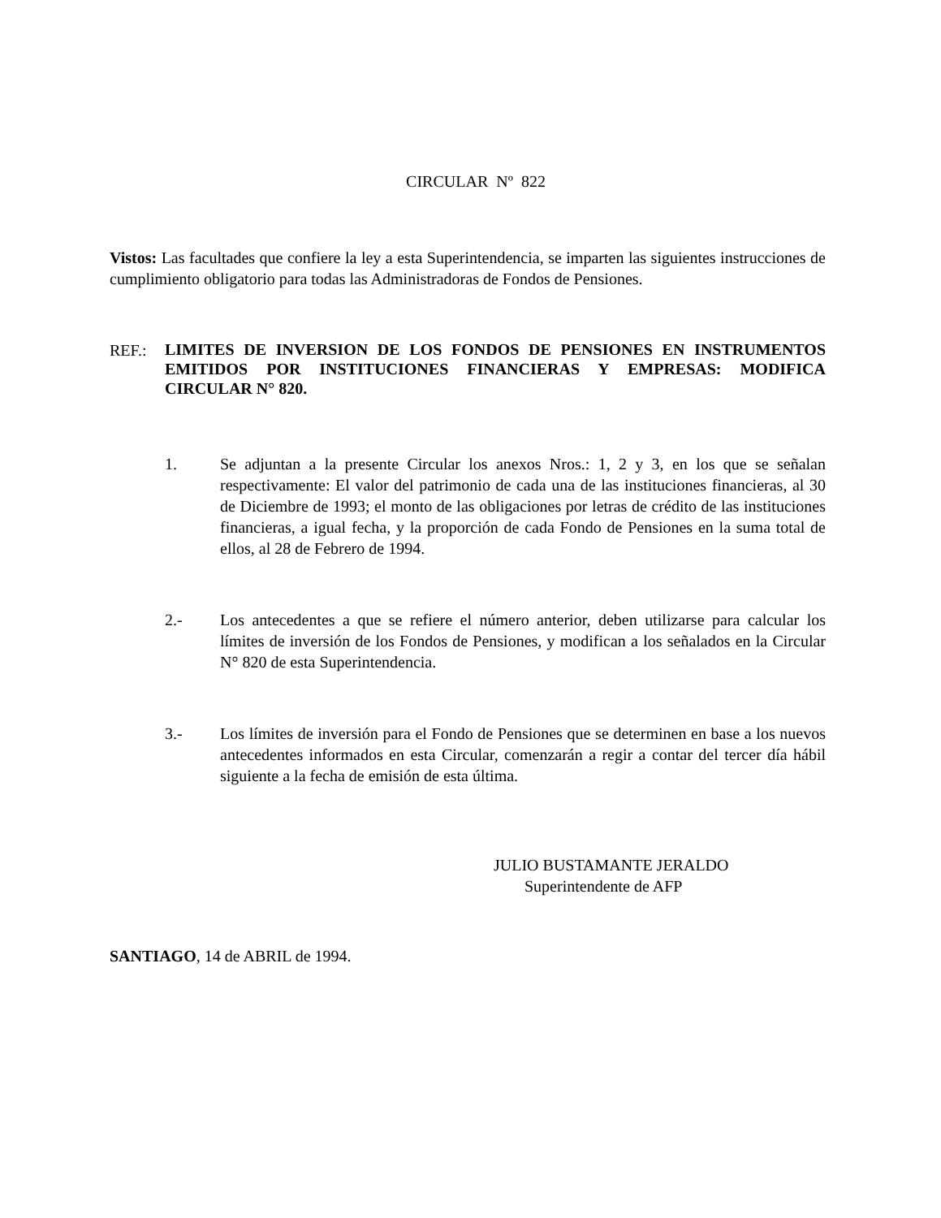CIRCULAR Nº 822
Vistos: Las facultades que confiere la ley a esta Superintendencia, se imparten las siguientes instrucciones de cumplimiento obligatorio para todas las Administradoras de Fondos de Pensiones.
REF.:
LIMITES DE INVERSION DE LOS FONDOS DE PENSIONES EN INSTRUMENTOS EMITIDOS POR INSTITUCIONES FINANCIERAS Y EMPRESAS: MODIFICA CIRCULAR N° 820.
1. Se adjuntan a la presente Circular los anexos Nros.: 1, 2 y 3, en los que se señalan respectivamente: El valor del patrimonio de cada una de las instituciones financieras, al 30 de Diciembre de 1993; el monto de las obligaciones por letras de crédito de las instituciones financieras, a igual fecha, y la proporción de cada Fondo de Pensiones en la suma total de ellos, al 28 de Febrero de 1994.
2.- Los antecedentes a que se refiere el número anterior, deben utilizarse para calcular los límites de inversión de los Fondos de Pensiones, y modifican a los señalados en la Circular N° 820 de esta Superintendencia.
3.- Los límites de inversión para el Fondo de Pensiones que se determinen en base a los nuevos antecedentes informados en esta Circular, comenzarán a regir a contar del tercer día hábil siguiente a la fecha de emisión de esta última.
JULIO BUSTAMANTE JERALDO
Superintendente de AFP
SANTIAGO, 14 de ABRIL de 1994.